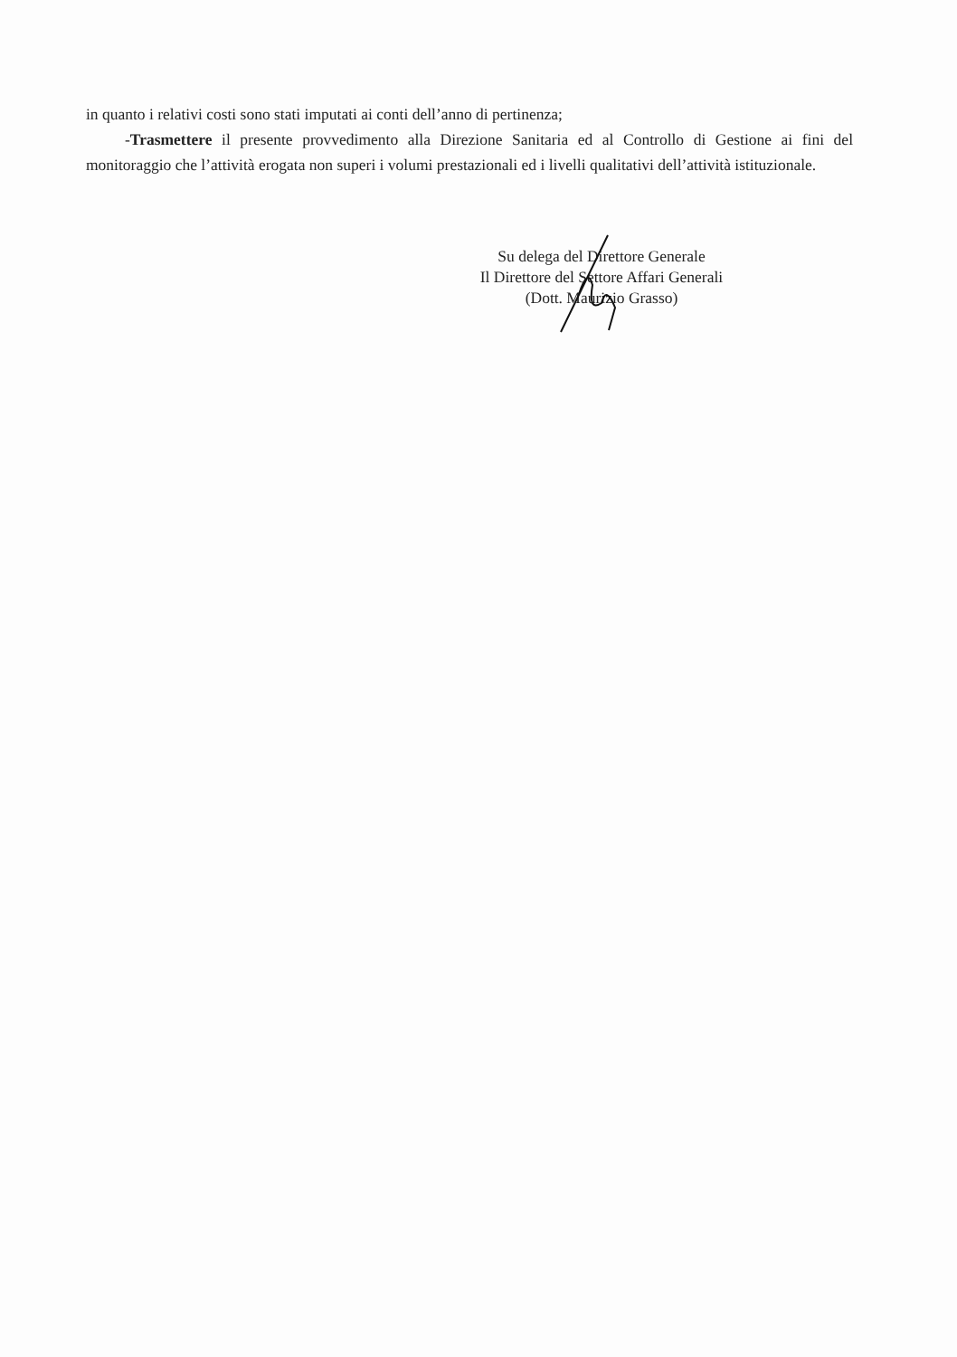in quanto i relativi costi sono stati imputati ai conti dell’anno di pertinenza;
-Trasmettere il presente provvedimento alla Direzione Sanitaria ed al Controllo di Gestione ai fini del monitoraggio che l’attività erogata non superi i volumi prestazionali ed i livelli qualitativi dell’attività istituzionale.
Su delega del Direttore Generale
Il Direttore del Settore Affari Generali
(Dott. Maurizio Grasso)